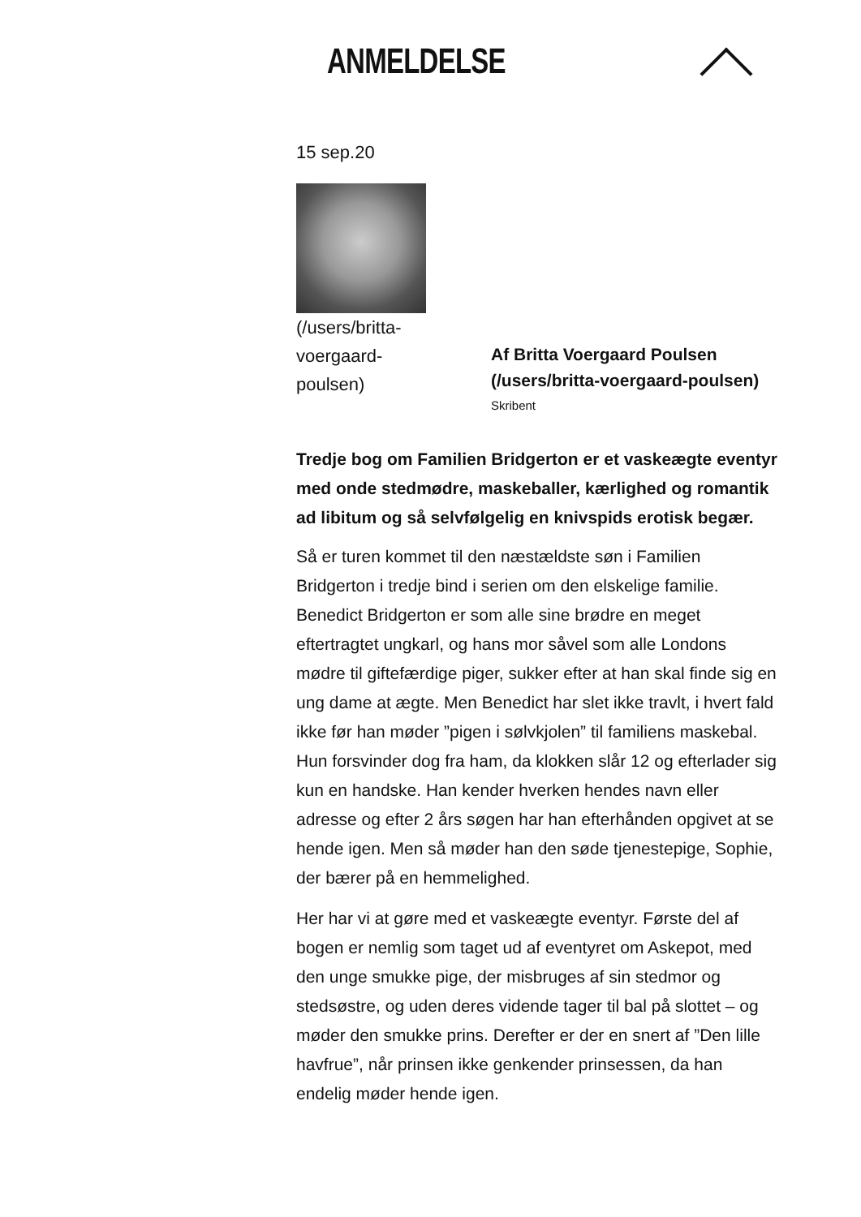ANMELDELSE
15 sep.20
(/users/britta-voergaard-poulsen)
Af Britta Voergaard Poulsen (/users/britta-voergaard-poulsen)
Skribent
Tredje bog om Familien Bridgerton er et vaskeægte eventyr med onde stedmødre, maskeballer, kærlighed og romantik ad libitum og så selvfølgelig en knivspids erotisk begær.
Så er turen kommet til den næstældste søn i Familien Bridgerton i tredje bind i serien om den elskelige familie. Benedict Bridgerton er som alle sine brødre en meget eftertragtet ungkarl, og hans mor såvel som alle Londons mødre til giftefærdige piger, sukker efter at han skal finde sig en ung dame at ægte. Men Benedict har slet ikke travlt, i hvert fald ikke før han møder ”pigen i sølvkjolen” til familiens maskebal. Hun forsvinder dog fra ham, da klokken slår 12 og efterlader sig kun en handske. Han kender hverken hendes navn eller adresse og efter 2 års søgen har han efterhånden opgivet at se hende igen. Men så møder han den søde tjenestepige, Sophie, der bærer på en hemmelighed.
Her har vi at gøre med et vaskeægte eventyr. Første del af bogen er nemlig som taget ud af eventyret om Askepot, med den unge smukke pige, der misbruges af sin stedmor og stedsøstre, og uden deres vidende tager til bal på slottet – og møder den smukke prins. Derefter er der en snert af ”Den lille havfrue”, når prinsen ikke genkender prinsessen, da han endelig møder hende igen.